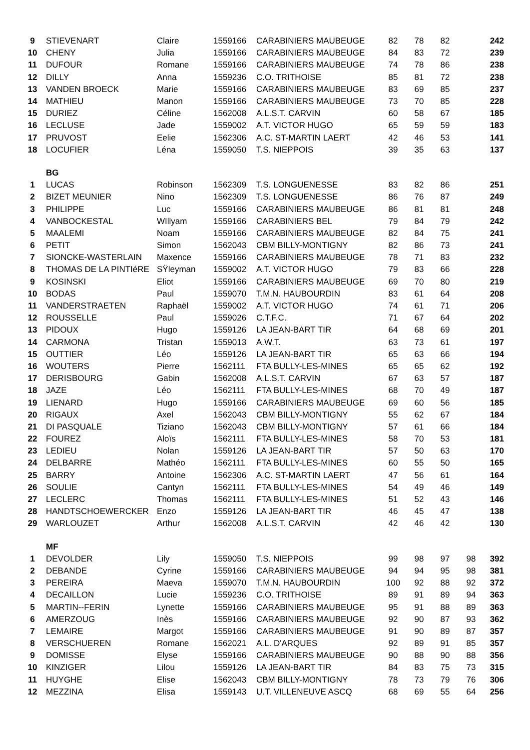| 9 | STIEVENART | Claire | 1559166 | CARABINIERS MAUBEUGE | 82 | 78 | 82 | | 242 |
| 10 | CHENY | Julia | 1559166 | CARABINIERS MAUBEUGE | 84 | 83 | 72 | | 239 |
| 11 | DUFOUR | Romane | 1559166 | CARABINIERS MAUBEUGE | 74 | 78 | 86 | | 238 |
| 12 | DILLY | Anna | 1559236 | C.O. TRITHOISE | 85 | 81 | 72 | | 238 |
| 13 | VANDEN BROECK | Marie | 1559166 | CARABINIERS MAUBEUGE | 83 | 69 | 85 | | 237 |
| 14 | MATHIEU | Manon | 1559166 | CARABINIERS MAUBEUGE | 73 | 70 | 85 | | 228 |
| 15 | DURIEZ | Céline | 1562008 | A.L.S.T. CARVIN | 60 | 58 | 67 | | 185 |
| 16 | LECLUSE | Jade | 1559002 | A.T. VICTOR HUGO | 65 | 59 | 59 | | 183 |
| 17 | PRUVOST | Eelie | 1562306 | A.C. ST-MARTIN LAERT | 42 | 46 | 53 | | 141 |
| 18 | LOCUFIER | Léna | 1559050 | T.S. NIEPPOIS | 39 | 35 | 63 | | 137 |
| | BG | | | | | | | | |
| 1 | LUCAS | Robinson | 1562309 | T.S. LONGUENESSE | 83 | 82 | 86 | | 251 |
| 2 | BIZET MEUNIER | Nino | 1562309 | T.S. LONGUENESSE | 86 | 76 | 87 | | 249 |
| 3 | PHILIPPE | Luc | 1559166 | CARABINIERS MAUBEUGE | 86 | 81 | 81 | | 248 |
| 4 | VANBOCKESTAL | WIllyam | 1559166 | CARABINIERS BEL | 79 | 84 | 79 | | 242 |
| 5 | MAALEMI | Noam | 1559166 | CARABINIERS MAUBEUGE | 82 | 84 | 75 | | 241 |
| 6 | PETIT | Simon | 1562043 | CBM BILLY-MONTIGNY | 82 | 86 | 73 | | 241 |
| 7 | SIONCKE-WASTERLAIN | Maxence | 1559166 | CARABINIERS MAUBEUGE | 78 | 71 | 83 | | 232 |
| 8 | THOMAS DE LA PINTIéRE | SŸleyman | 1559002 | A.T. VICTOR HUGO | 79 | 83 | 66 | | 228 |
| 9 | KOSINSKI | Eliot | 1559166 | CARABINIERS MAUBEUGE | 69 | 70 | 80 | | 219 |
| 10 | BODAS | Paul | 1559070 | T.M.N. HAUBOURDIN | 83 | 61 | 64 | | 208 |
| 11 | VANDERSTRAETEN | Raphaël | 1559002 | A.T. VICTOR HUGO | 74 | 61 | 71 | | 206 |
| 12 | ROUSSELLE | Paul | 1559026 | C.T.F.C. | 71 | 67 | 64 | | 202 |
| 13 | PIDOUX | Hugo | 1559126 | LA JEAN-BART TIR | 64 | 68 | 69 | | 201 |
| 14 | CARMONA | Tristan | 1559013 | A.W.T. | 63 | 73 | 61 | | 197 |
| 15 | OUTTIER | Léo | 1559126 | LA JEAN-BART TIR | 65 | 63 | 66 | | 194 |
| 16 | WOUTERS | Pierre | 1562111 | FTA BULLY-LES-MINES | 65 | 65 | 62 | | 192 |
| 17 | DERISBOURG | Gabin | 1562008 | A.L.S.T. CARVIN | 67 | 63 | 57 | | 187 |
| 18 | JAZE | Léo | 1562111 | FTA BULLY-LES-MINES | 68 | 70 | 49 | | 187 |
| 19 | LIENARD | Hugo | 1559166 | CARABINIERS MAUBEUGE | 69 | 60 | 56 | | 185 |
| 20 | RIGAUX | Axel | 1562043 | CBM BILLY-MONTIGNY | 55 | 62 | 67 | | 184 |
| 21 | DI PASQUALE | Tiziano | 1562043 | CBM BILLY-MONTIGNY | 57 | 61 | 66 | | 184 |
| 22 | FOUREZ | Aloïs | 1562111 | FTA BULLY-LES-MINES | 58 | 70 | 53 | | 181 |
| 23 | LEDIEU | Nolan | 1559126 | LA JEAN-BART TIR | 57 | 50 | 63 | | 170 |
| 24 | DELBARRE | Mathéo | 1562111 | FTA BULLY-LES-MINES | 60 | 55 | 50 | | 165 |
| 25 | BARRY | Antoine | 1562306 | A.C. ST-MARTIN LAERT | 47 | 56 | 61 | | 164 |
| 26 | SOULIE | Cantyn | 1562111 | FTA BULLY-LES-MINES | 54 | 49 | 46 | | 149 |
| 27 | LECLERC | Thomas | 1562111 | FTA BULLY-LES-MINES | 51 | 52 | 43 | | 146 |
| 28 | HANDTSCHOEWERCKER | Enzo | 1559126 | LA JEAN-BART TIR | 46 | 45 | 47 | | 138 |
| 29 | WARLOUZET | Arthur | 1562008 | A.L.S.T. CARVIN | 42 | 46 | 42 | | 130 |
| | MF | | | | | | | | |
| 1 | DEVOLDER | Lily | 1559050 | T.S. NIEPPOIS | 99 | 98 | 97 | 98 | 392 |
| 2 | DEBANDE | Cyrine | 1559166 | CARABINIERS MAUBEUGE | 94 | 94 | 95 | 98 | 381 |
| 3 | PEREIRA | Maeva | 1559070 | T.M.N. HAUBOURDIN | 100 | 92 | 88 | 92 | 372 |
| 4 | DECAILLON | Lucie | 1559236 | C.O. TRITHOISE | 89 | 91 | 89 | 94 | 363 |
| 5 | MARTIN--FERIN | Lynette | 1559166 | CARABINIERS MAUBEUGE | 95 | 91 | 88 | 89 | 363 |
| 6 | AMERZOUG | Inès | 1559166 | CARABINIERS MAUBEUGE | 92 | 90 | 87 | 93 | 362 |
| 7 | LEMAIRE | Margot | 1559166 | CARABINIERS MAUBEUGE | 91 | 90 | 89 | 87 | 357 |
| 8 | VERSCHUEREN | Romane | 1562021 | A.L. D'ARQUES | 92 | 89 | 91 | 85 | 357 |
| 9 | DOMISSE | Elyse | 1559166 | CARABINIERS MAUBEUGE | 90 | 88 | 90 | 88 | 356 |
| 10 | KINZIGER | Lilou | 1559126 | LA JEAN-BART TIR | 84 | 83 | 75 | 73 | 315 |
| 11 | HUYGHE | Elise | 1562043 | CBM BILLY-MONTIGNY | 78 | 73 | 79 | 76 | 306 |
| 12 | MEZZINA | Elisa | 1559143 | U.T. VILLENEUVE ASCQ | 68 | 69 | 55 | 64 | 256 |